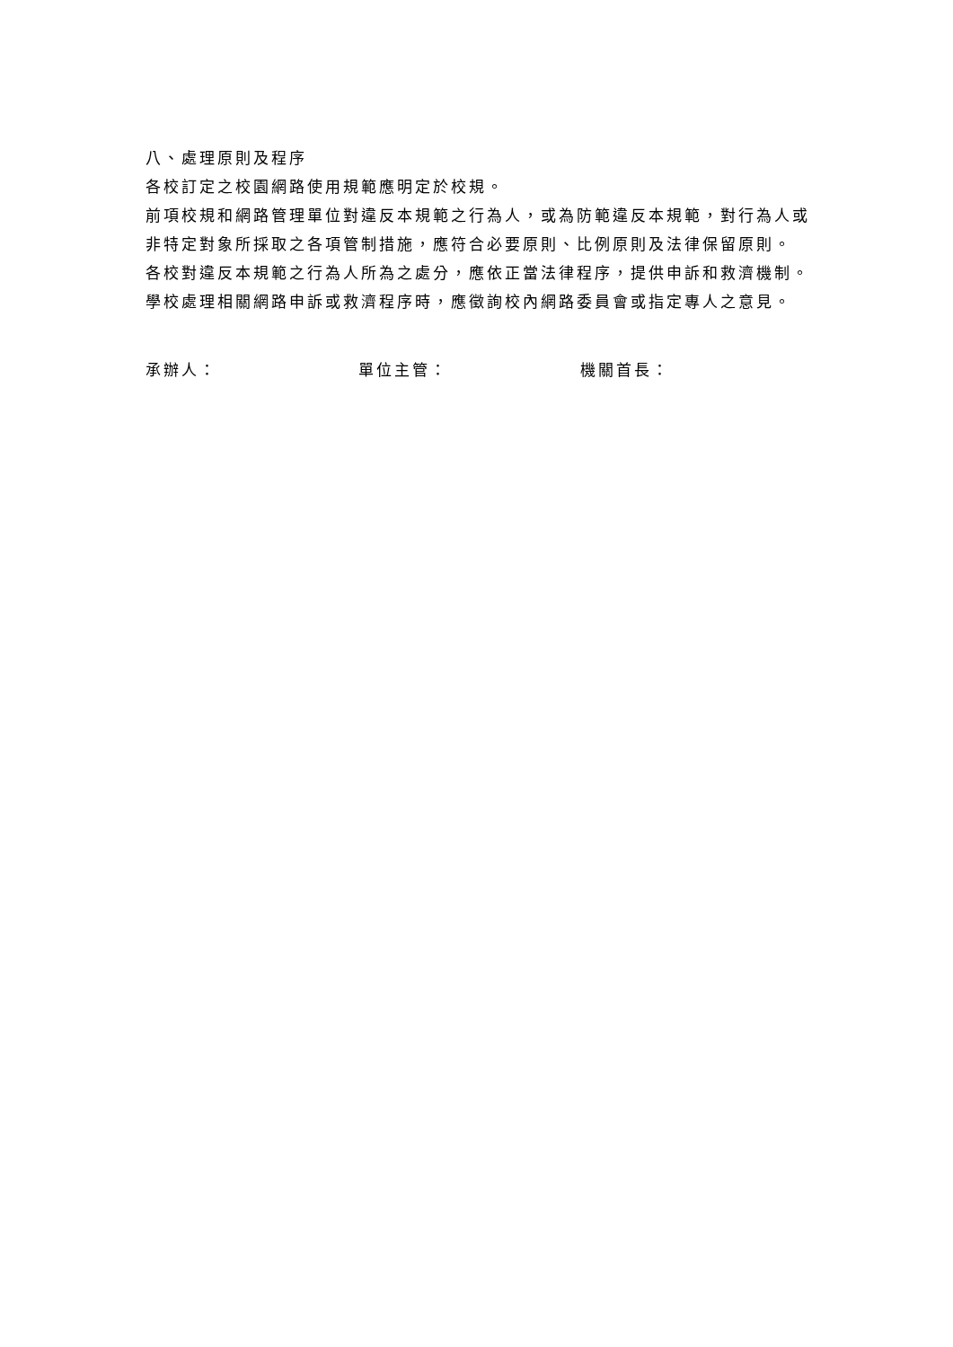八、處理原則及程序
各校訂定之校園網路使用規範應明定於校規。
前項校規和網路管理單位對違反本規範之行為人，或為防範違反本規範，對行為人或非特定對象所採取之各項管制措施，應符合必要原則、比例原則及法律保留原則。
各校對違反本規範之行為人所為之處分，應依正當法律程序，提供申訴和救濟機制。
學校處理相關網路申訴或救濟程序時，應徵詢校內網路委員會或指定專人之意見。
承辦人： 單位主管： 機關首長：